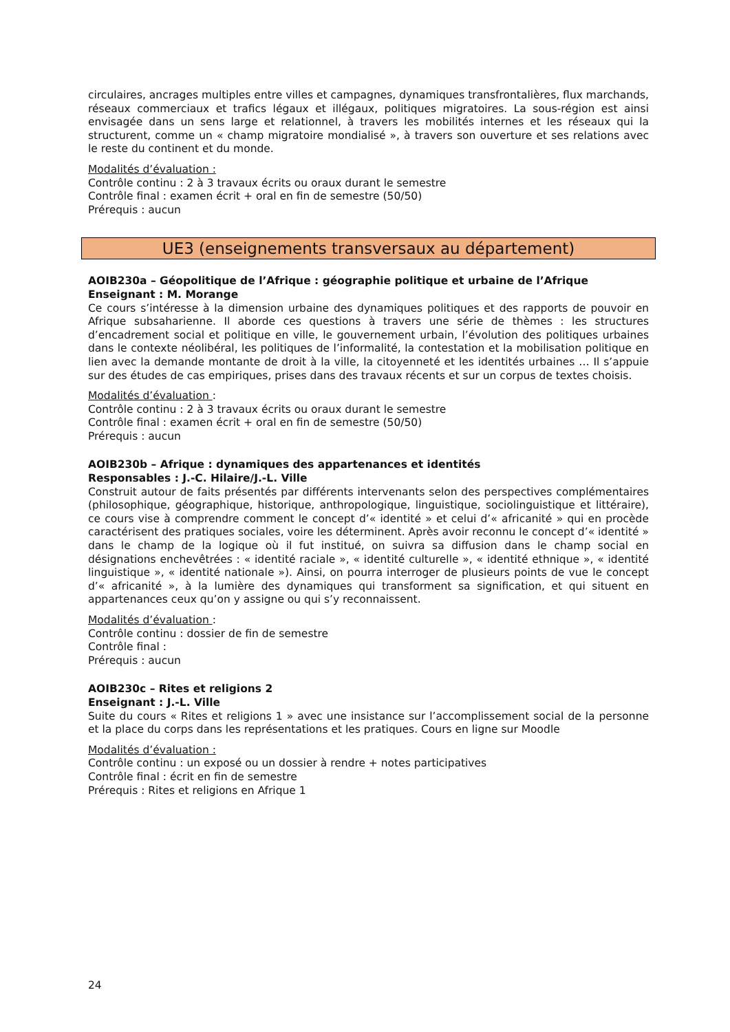circulaires, ancrages multiples entre villes et campagnes, dynamiques transfrontalières, flux marchands, réseaux commerciaux et trafics légaux et illégaux, politiques migratoires. La sous-région est ainsi envisagée dans un sens large et relationnel, à travers les mobilités internes et les réseaux qui la structurent, comme un « champ migratoire mondialisé », à travers son ouverture et ses relations avec le reste du continent et du monde.
Modalités d’évaluation :
Contrôle continu : 2 à 3 travaux écrits ou oraux durant le semestre
Contrôle final : examen écrit + oral en fin de semestre (50/50)
Prérequis : aucun
UE3 (enseignements transversaux au département)
AOIB230a – Géopolitique de l’Afrique : géographie politique et urbaine de l’Afrique
Enseignant : M. Morange
Ce cours s’intéresse à la dimension urbaine des dynamiques politiques et des rapports de pouvoir en Afrique subsaharienne. Il aborde ces questions à travers une série de thèmes : les structures d’encadrement social et politique en ville, le gouvernement urbain, l’évolution des politiques urbaines dans le contexte néolibéral, les politiques de l’informalité, la contestation et la mobilisation politique en lien avec la demande montante de droit à la ville, la citoyenneté et les identités urbaines … Il s’appuie sur des études de cas empiriques, prises dans des travaux récents et sur un corpus de textes choisis.
Modalités d’évaluation :
Contrôle continu : 2 à 3 travaux écrits ou oraux durant le semestre
Contrôle final : examen écrit + oral en fin de semestre (50/50)
Prérequis : aucun
AOIB230b – Afrique : dynamiques des appartenances et identités
Responsables : J.-C. Hilaire/J.-L. Ville
Construit autour de faits présentés par différents intervenants selon des perspectives complémentaires (philosophique, géographique, historique, anthropologique, linguistique, sociolinguistique et littéraire), ce cours vise à comprendre comment le concept d’« identité » et celui d’« africanité » qui en procède caractérisent des pratiques sociales, voire les déterminent. Après avoir reconnu le concept d’« identité » dans le champ de la logique où il fut institué, on suivra sa diffusion dans le champ social en désignations enchevêtrées : « identité raciale », « identité culturelle », « identité ethnique », « identité linguistique », « identité nationale »). Ainsi, on pourra interroger de plusieurs points de vue le concept d’« africanité », à la lumière des dynamiques qui transforment sa signification, et qui situent en appartenances ceux qu’on y assigne ou qui s’y reconnaissent.
Modalités d’évaluation :
Contrôle continu : dossier de fin de semestre
Contrôle final :
Prérequis : aucun
AOIB230c – Rites et religions 2
Enseignant : J.-L. Ville
Suite du cours « Rites et religions 1 » avec une insistance sur l’accomplissement social de la personne et la place du corps dans les représentations et les pratiques. Cours en ligne sur Moodle
Modalités d’évaluation :
Contrôle continu : un exposé ou un dossier à rendre + notes participatives
Contrôle final : écrit en fin de semestre
Prérequis : Rites et religions en Afrique 1
24